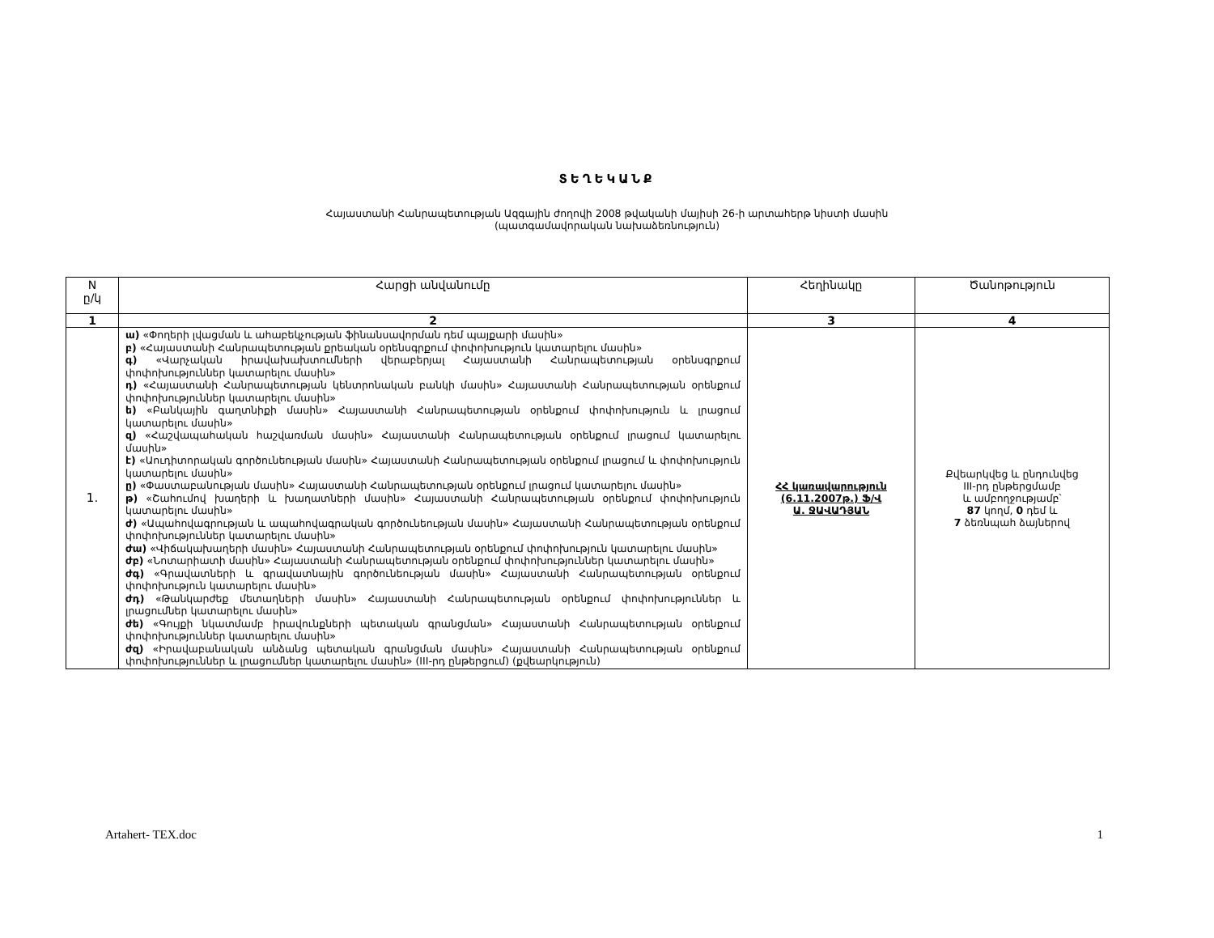ՏԵՂԵԿԱՆՔ
Հայաստանի Հանրապետության Ազգային ժողովի 2008 թվականի մայիսի 26-ի արտահերթ նիստի մասին
(պատգամավորական նախաձեռնություն)
| N ը/կ | Հարցի անվանումը | Հեղինակը | Ծանոթություն |
| --- | --- | --- | --- |
| 1 | 2 | 3 | 4 |
| 1. | ա) «Փողերի լվացման և ահաբեկչության ֆինանսավորման դեմ պայքարի մասին» բ) «Հայաստանի Հանրապետության քրեական օրենսգրքում փոփոխություն կատարելու մասին» գ) «Վարչական իրավախախտումների վերաբերյալ Հայաստանի Հանրապետության օրենսգրքում փոփոխություններ կատարելու մասին» դ) «Հայաստանի Հանրապետության կենտրոնական բանկի մասին» Հայաստանի Հանրապետության օրենքում փոփոխություններ կատարելու մասին» ե) «Բանկային գաղտնիքի մասին» Հայաստանի Հանրապետության օրենքում փոփոխություն և լրացում կատարելու մասին» զ) «Հաշվապահական հաշվառման մասին» Հայաստանի Հանրապետության օրենքում լրացում կատարելու մասին» է) «Աուդիտորական գործունեության մասին» Հայաստանի Հանրապետության օրենքում լրացում և փոփոխություն կատարելու մասին» ը) «Փաստաբանության մասին» Հայաստանի Հանրապետության օրենքում լրացում կատարելու մասին» թ) «Շահումով խաղերի և խաղատների մասին» Հայաստանի Հանրապետության օրենքում փոփոխություն կատարելու մասին» ժ) «Ապահովագրության և ապահովագրական գործունեության մասին» Հայաստանի Հանրապետության օրենքում փոփոխություններ կատարելու մասին» ժա) «Վիճակախաղերի մասին» Հայաստանի Հանրապետության օրենքում փոփոխություն կատարելու մասին» ժբ) «Նոտարիատի մասին» Հայաստանի Հանրապետության օրենքում փոփոխություններ կատարելու մասին» ժգ) «Գրավատների և գրավատնային գործունեության մասին» Հայաստանի Հանրապետության օրենքում փոփոխություն կատարելու մասին» ժդ) «Թանկարժեք մետաղների մասին» Հայաստանի Հանրապետության օրենքում փոփոխություններ և լրացումներ կատարելու մասին» ժե) «Գույքի նկատմամբ իրավունքների պետական գրանցման» Հայաստանի Հանրապետության օրենքում փոփոխություններ կատարելու մասին» ժզ) «Իրավաբանական անձանց պետական գրանցման մասին» Հայաստանի Հանրապետության օրենքում փոփոխություններ և լրացումներ կատարելու մասին» (III-րդ ընթերցում) (քվեարկություն) | ՀՀ կառավարություն (6.11.2007թ.) Ֆ/Վ Ա. ՋԱՎԱԴՅԱՆ | Քվեարկվեց և ընդունվեց III-րդ ընթերցմամբ և ամբողջությամբ՝ 87 կողմ, 0 դեմ և 7 ձեռնպահ ձայներով |
Artahert- TEX.doc 1